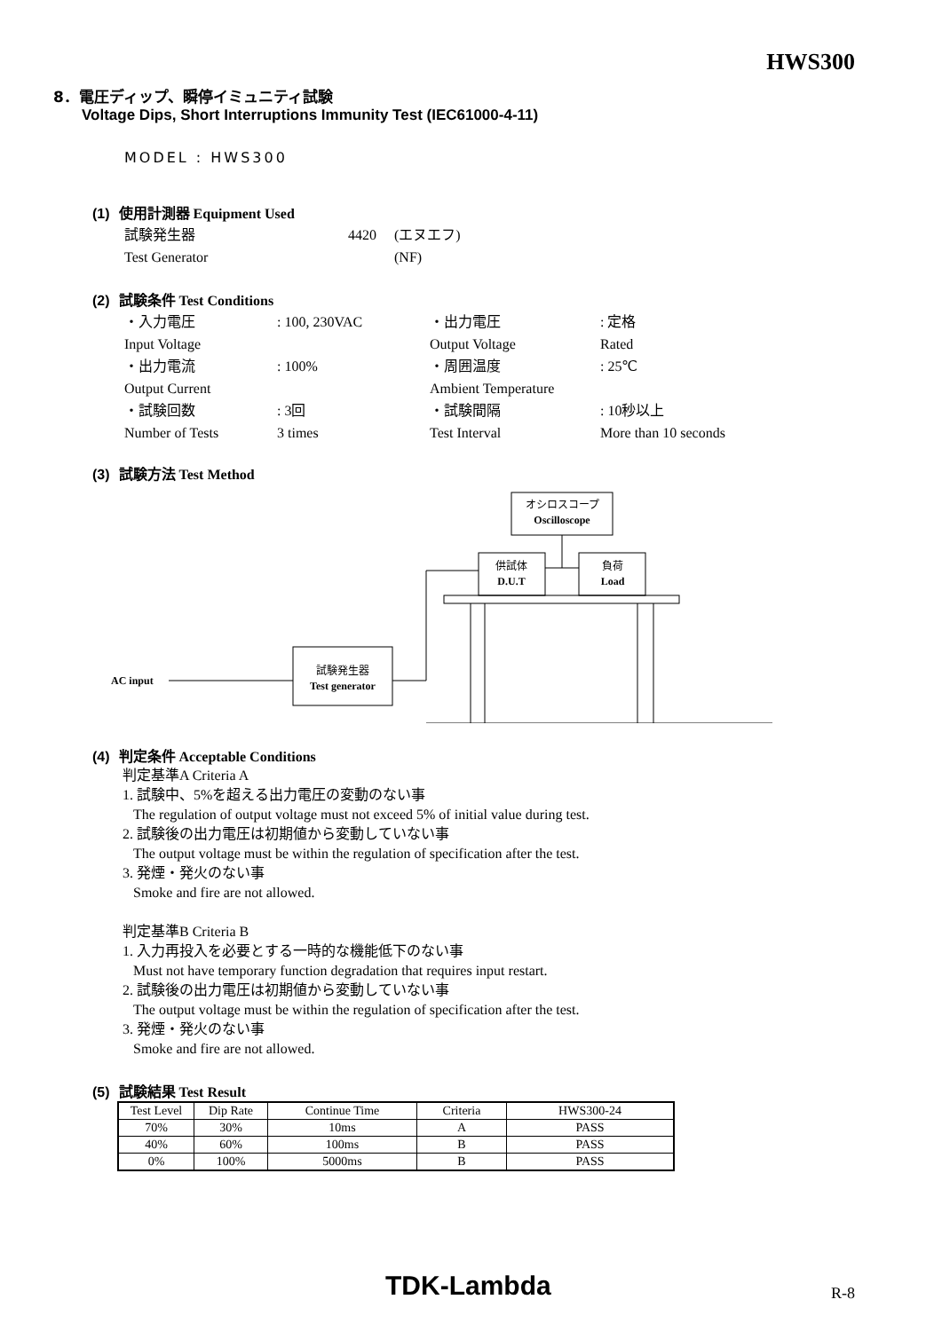HWS300
8．電圧ディップ、瞬停イミュニティ試験
Voltage Dips, Short Interruptions Immunity Test (IEC61000-4-11)
MODEL : HWS300
(1) 使用計測器 Equipment Used
| 試験発生器 | 4420 | (エヌエフ) |
| Test Generator | | (NF) |
(2) 試験条件 Test Conditions
| ・入力電圧 | : 100, 230VAC | ・出力電圧 | : 定格 |
| Input Voltage | | Output Voltage | Rated |
| ・出力電流 | : 100% | ・周囲温度 | : 25℃ |
| Output Current | | Ambient Temperature | |
| ・試験回数 | : 3回 | ・試験間隔 | : 10秒以上 |
| Number of Tests | 3 times | Test Interval | More than 10 seconds |
(3) 試験方法 Test Method
オシロスコープ
Oscilloscope
供試体
D.U.T
負荷
Load
試験発生器
Test generator
AC input
(4) 判定条件 Acceptable Conditions
判定基準A Criteria A
1. 試験中、5%を超える出力電圧の変動のない事
The regulation of output voltage must not exceed 5% of initial value during test.
2. 試験後の出力電圧は初期値から変動していない事
The output voltage must be within the regulation of specification after the test.
3. 発煙・発火のない事
Smoke and fire are not allowed.
判定基準B Criteria B
1. 入力再投入を必要とする一時的な機能低下のない事
Must not have temporary function degradation that requires input restart.
2. 試験後の出力電圧は初期値から変動していない事
The output voltage must be within the regulation of specification after the test.
3. 発煙・発火のない事
Smoke and fire are not allowed.
(5) 試験結果 Test Result
| Test Level | Dip Rate | Continue Time | Criteria | HWS300-24 |
| --- | --- | --- | --- | --- |
| 70% | 30% | 10ms | A | PASS |
| 40% | 60% | 100ms | B | PASS |
| 0% | 100% | 5000ms | B | PASS |
TDK-Lambda R-8